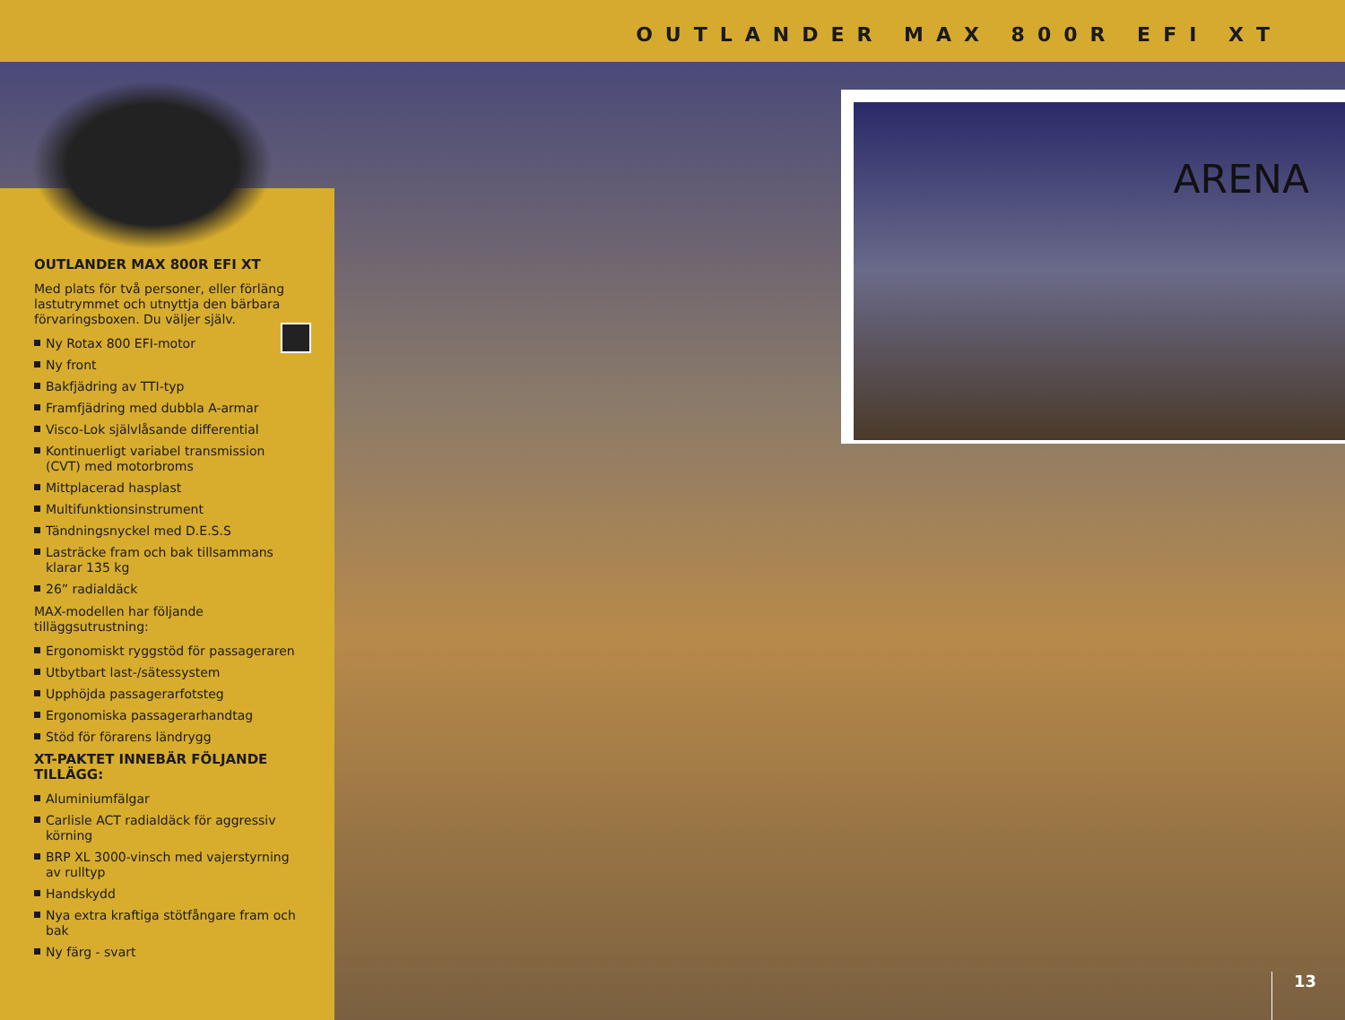OUTLANDER MAX 800R EFI XT
OUTLANDER MAX 800R EFI XT
Med plats för två personer, eller förläng lastutrymmet och utnyttja den bärbara förvaringsboxen. Du väljer själv.
Ny Rotax 800 EFI-motor
Ny front
Bakfjädring av TTI-typ
Framfjädring med dubbla A-armar
Visco-Lok självlåsande differential
Kontinuerligt variabel transmission (CVT) med motorbroms
Mittplacerad hasplast
Multifunktionsinstrument
Tändningsnyckel med D.E.S.S
Lasträcke fram och bak tillsammans klarar 135 kg
26” radialdäck
MAX-modellen har följande tilläggsutrustning:
Ergonomiskt ryggstöd för passageraren
Utbytbart last-/sätessystem
Upphöjda passagerarfotsteg
Ergonomiska passagerarhandtag
Stöd för förarens ländrygg
XT-PAKTET INNEBÄR FÖLJANDE TILLÄGG:
Aluminiumfälgar
Carlisle ACT radialdäck för aggressiv körning
BRP XL 3000-vinsch med vajerstyrning av rulltyp
Handskydd
Nya extra kraftiga stötfångare fram och bak
Ny färg - svart
ARENA
13